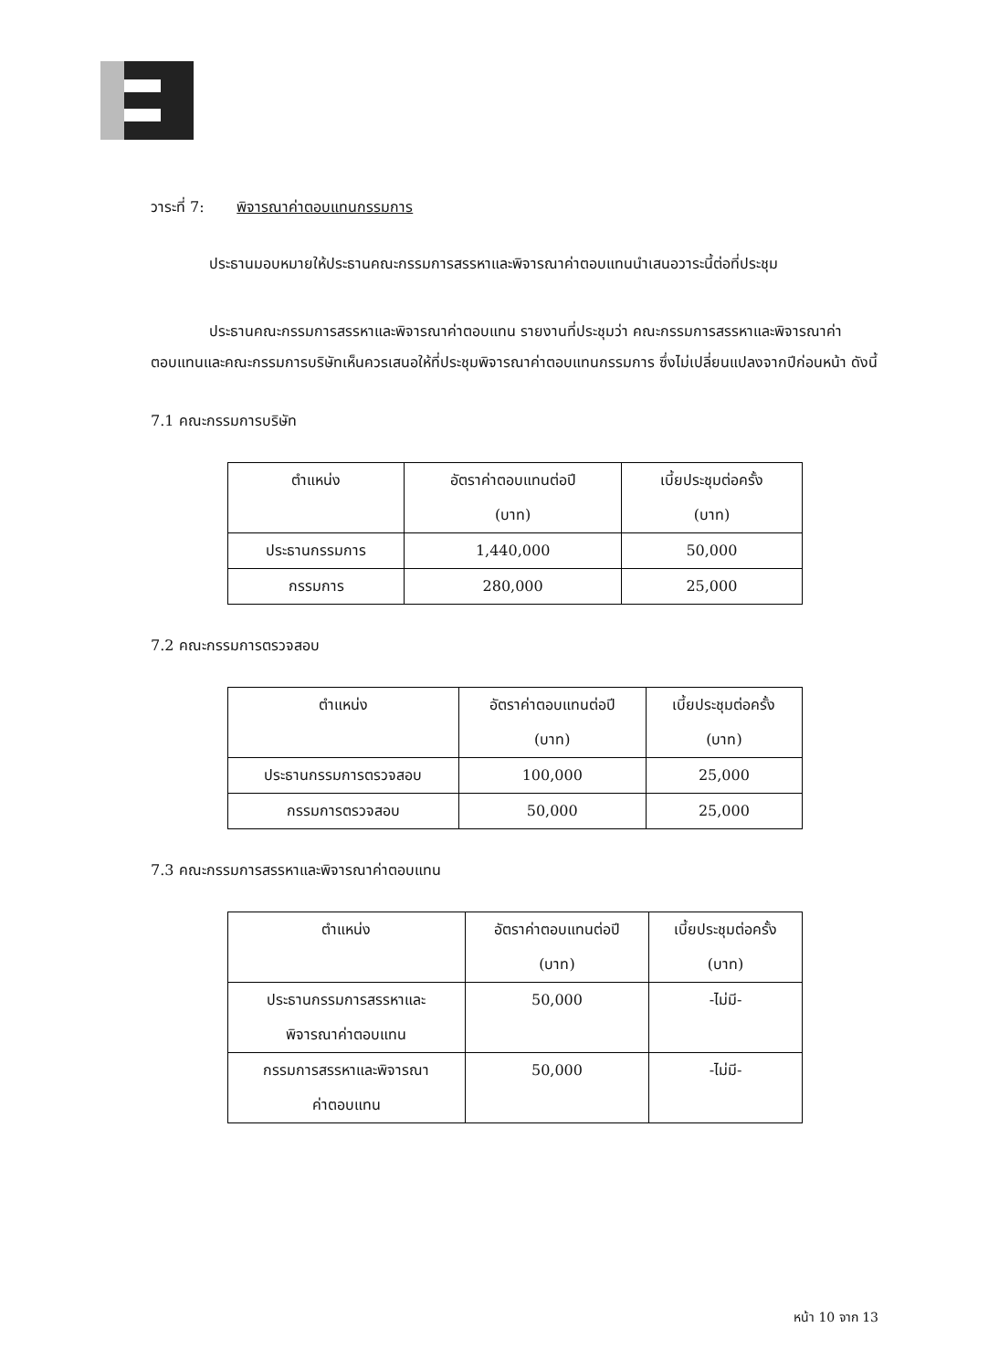วาระที่ 7: พิจารณาค่าตอบแทนกรรมการ
ประธานมอบหมายให้ประธานคณะกรรมการสรรหาและพิจารณาค่าตอบแทนนำเสนอวาระนี้ต่อที่ประชุม
ประธานคณะกรรมการสรรหาและพิจารณาค่าตอบแทน รายงานที่ประชุมว่า คณะกรรมการสรรหาและพิจารณาค่าตอบแทนและคณะกรรมการบริษัทเห็นควรเสนอให้ที่ประชุมพิจารณาค่าตอบแทนกรรมการ ซึ่งไม่เปลี่ยนแปลงจากปีก่อนหน้า ดังนี้
7.1 คณะกรรมการบริษัท
| ตำแหน่ง | อัตราค่าตอบแทนต่อปี (บาท) | เบี้ยประชุมต่อครั้ง (บาท) |
| --- | --- | --- |
| ประธานกรรมการ | 1,440,000 | 50,000 |
| กรรมการ | 280,000 | 25,000 |
7.2 คณะกรรมการตรวจสอบ
| ตำแหน่ง | อัตราค่าตอบแทนต่อปี (บาท) | เบี้ยประชุมต่อครั้ง (บาท) |
| --- | --- | --- |
| ประธานกรรมการตรวจสอบ | 100,000 | 25,000 |
| กรรมการตรวจสอบ | 50,000 | 25,000 |
7.3 คณะกรรมการสรรหาและพิจารณาค่าตอบแทน
| ตำแหน่ง | อัตราค่าตอบแทนต่อปี (บาท) | เบี้ยประชุมต่อครั้ง (บาท) |
| --- | --- | --- |
| ประธานกรรมการสรรหาและ พิจารณาค่าตอบแทน | 50,000 | -ไม่มี- |
| กรรมการสรรหาและพิจารณา ค่าตอบแทน | 50,000 | -ไม่มี- |
หน้า 10 จาก 13